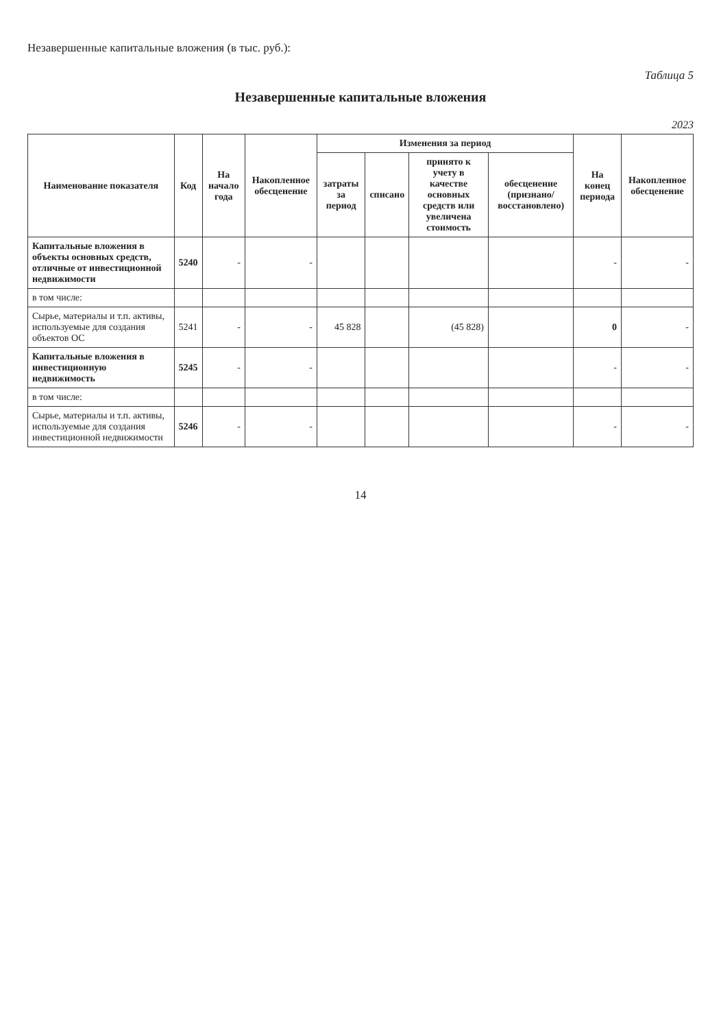Незавершенные капитальные вложения (в тыс. руб.):
Таблица 5
Незавершенные капитальные вложения
2023
| Наименование показателя | Код | На начало года | Накопленное обесценение | Изменения за период | | | | На конец периода | Накопленное обесценение |
| --- | --- | --- | --- | --- | --- | --- | --- | --- | --- |
| | | | | затраты за период | списано | принято к учету в качестве основных средств или увеличена стоимость | обесценение (признано/ восстановлено) | | |
| Капитальные вложения в объекты основных средств, отличные от инвестиционной недвижимости | 5240 | - | - | | | | | - | - |
| в том числе: | | | | | | | | | |
| Сырье, материалы и т.п. активы, используемые для создания объектов ОС | 5241 | - | - | 45 828 | | (45 828) | | 0 | - |
| Капитальные вложения в инвестиционную недвижимость | 5245 | - | - | | | | | - | - |
| в том числе: | | | | | | | | | |
| Сырье, материалы и т.п. активы, используемые для создания инвестиционной недвижимости | 5246 | - | - | | | | | - | - |
14